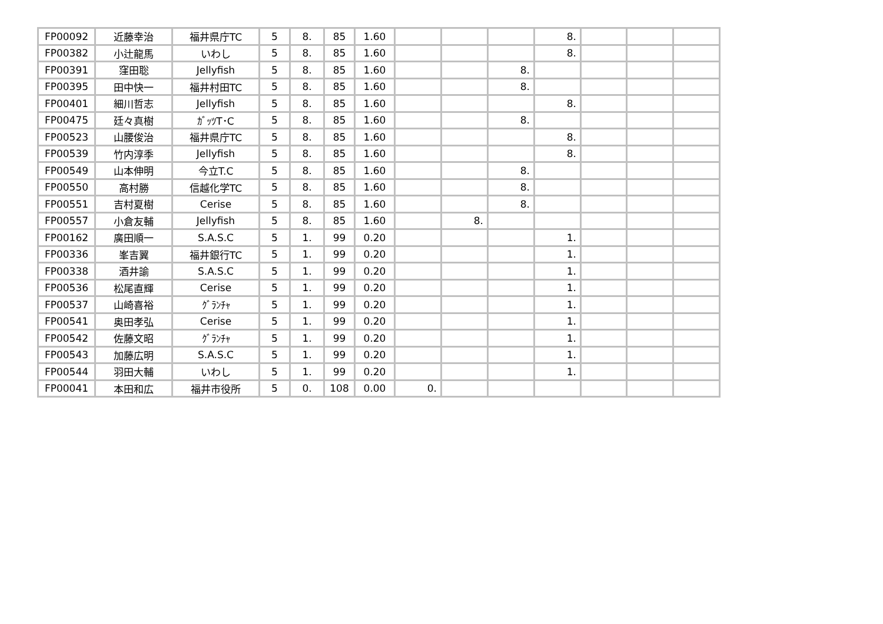| FP00092 | 近藤幸治 | 福井県庁TC | 5 | 8. | 85 | 1.60 | | | | 8. | | | |
| FP00382 | 小辻龍馬 | いわし | 5 | 8. | 85 | 1.60 | | | | 8. | | | |
| FP00391 | 窪田聡 | Jellyfish | 5 | 8. | 85 | 1.60 | | | 8. | | | | |
| FP00395 | 田中快一 | 福井村田TC | 5 | 8. | 85 | 1.60 | | | 8. | | | | |
| FP00401 | 細川哲志 | Jellyfish | 5 | 8. | 85 | 1.60 | | | | 8. | | | |
| FP00475 | 廷々真樹 | ｶﾞｯﾂT･C | 5 | 8. | 85 | 1.60 | | | 8. | | | | |
| FP00523 | 山腰俊治 | 福井県庁TC | 5 | 8. | 85 | 1.60 | | | | 8. | | | |
| FP00539 | 竹内淳季 | Jellyfish | 5 | 8. | 85 | 1.60 | | | | 8. | | | |
| FP00549 | 山本伸明 | 今立T.C | 5 | 8. | 85 | 1.60 | | | 8. | | | | |
| FP00550 | 高村勝 | 信越化学TC | 5 | 8. | 85 | 1.60 | | | 8. | | | | |
| FP00551 | 吉村夏樹 | Cerise | 5 | 8. | 85 | 1.60 | | | 8. | | | | |
| FP00557 | 小倉友輔 | Jellyfish | 5 | 8. | 85 | 1.60 | | 8. | | | | | |
| FP00162 | 廣田順一 | S.A.S.C | 5 | 1. | 99 | 0.20 | | | | 1. | | | |
| FP00336 | 峯吉翼 | 福井銀行TC | 5 | 1. | 99 | 0.20 | | | | 1. | | | |
| FP00338 | 酒井諭 | S.A.S.C | 5 | 1. | 99 | 0.20 | | | | 1. | | | |
| FP00536 | 松尾直輝 | Cerise | 5 | 1. | 99 | 0.20 | | | | 1. | | | |
| FP00537 | 山崎喜裕 | ｸﾞﾗﾝﾁｬ | 5 | 1. | 99 | 0.20 | | | | 1. | | | |
| FP00541 | 奥田孝弘 | Cerise | 5 | 1. | 99 | 0.20 | | | | 1. | | | |
| FP00542 | 佐藤文昭 | ｸﾞﾗﾝﾁｬ | 5 | 1. | 99 | 0.20 | | | | 1. | | | |
| FP00543 | 加藤広明 | S.A.S.C | 5 | 1. | 99 | 0.20 | | | | 1. | | | |
| FP00544 | 羽田大輔 | いわし | 5 | 1. | 99 | 0.20 | | | | 1. | | | |
| FP00041 | 本田和広 | 福井市役所 | 5 | 0. | 108 | 0.00 | 0. | | | | | | |